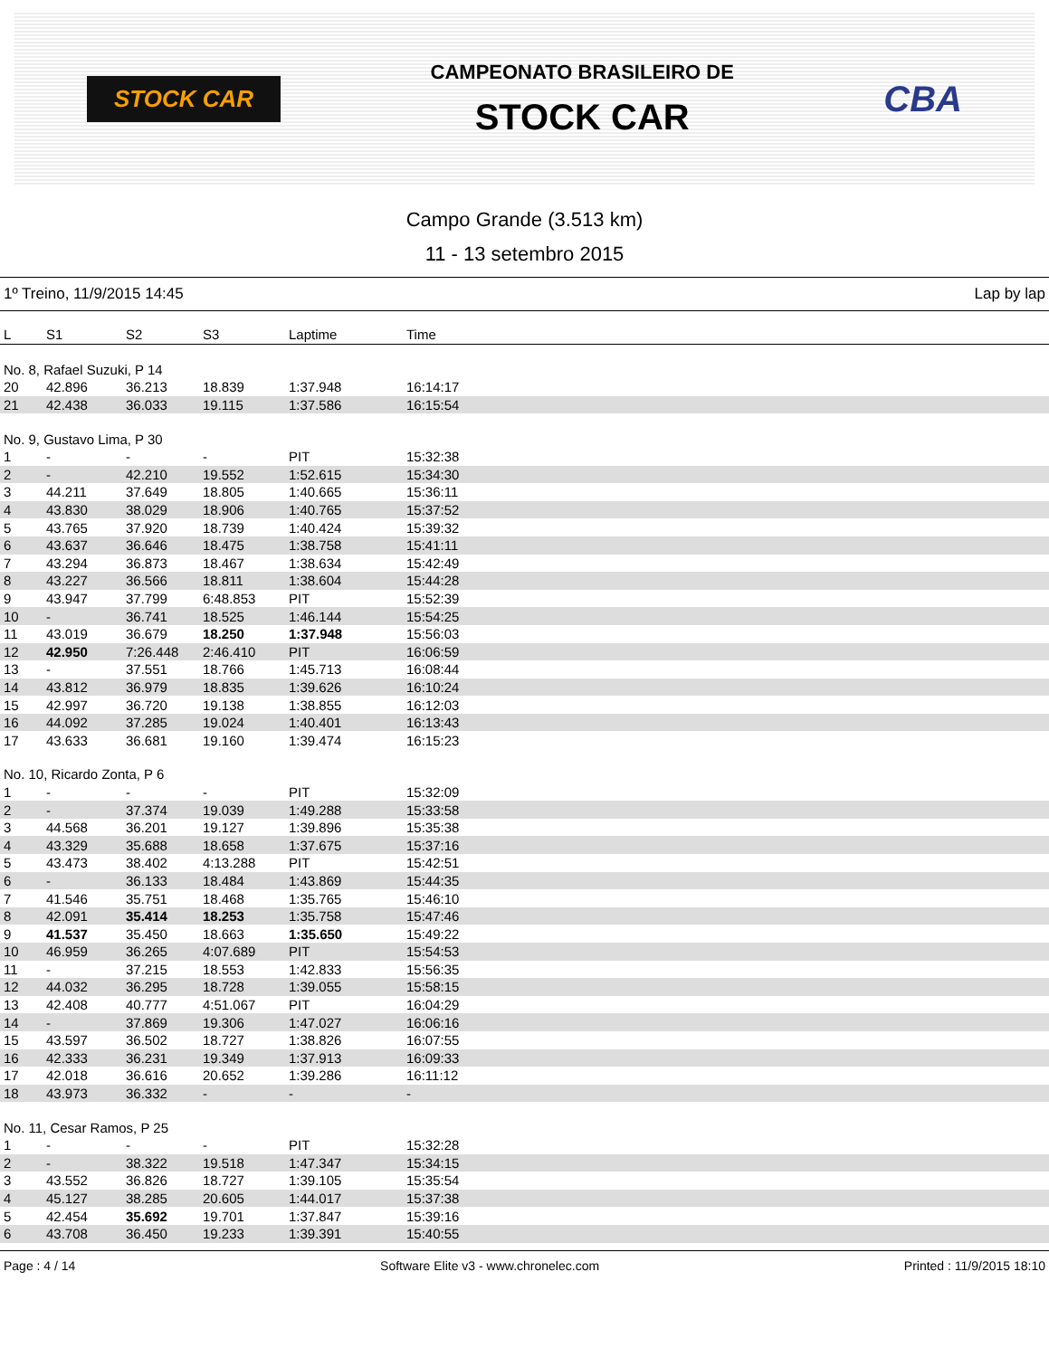STOCK CAR
CAMPEONATO BRASILEIRO DE
STOCK CAR
CBA
Campo Grande (3.513 km)
11 - 13 setembro 2015
1º Treino, 11/9/2015 14:45 Lap by lap
| L | S1 | S2 | S3 | Laptime | Time |
| --- | --- | --- | --- | --- | --- |
| No. 8, Rafael Suzuki, P 14 | | | | | |
| 20 | 42.896 | 36.213 | 18.839 | 1:37.948 | 16:14:17 |
| 21 | 42.438 | 36.033 | 19.115 | 1:37.586 | 16:15:54 |
| No. 9, Gustavo Lima, P 30 | | | | | |
| 1 | - | - | - | PIT | 15:32:38 |
| 2 | - | 42.210 | 19.552 | 1:52.615 | 15:34:30 |
| 3 | 44.211 | 37.649 | 18.805 | 1:40.665 | 15:36:11 |
| 4 | 43.830 | 38.029 | 18.906 | 1:40.765 | 15:37:52 |
| 5 | 43.765 | 37.920 | 18.739 | 1:40.424 | 15:39:32 |
| 6 | 43.637 | 36.646 | 18.475 | 1:38.758 | 15:41:11 |
| 7 | 43.294 | 36.873 | 18.467 | 1:38.634 | 15:42:49 |
| 8 | 43.227 | 36.566 | 18.811 | 1:38.604 | 15:44:28 |
| 9 | 43.947 | 37.799 | 6:48.853 | PIT | 15:52:39 |
| 10 | - | 36.741 | 18.525 | 1:46.144 | 15:54:25 |
| 11 | 43.019 | 36.679 | 18.250 | 1:37.948 | 15:56:03 |
| 12 | 42.950 | 7:26.448 | 2:46.410 | PIT | 16:06:59 |
| 13 | - | 37.551 | 18.766 | 1:45.713 | 16:08:44 |
| 14 | 43.812 | 36.979 | 18.835 | 1:39.626 | 16:10:24 |
| 15 | 42.997 | 36.720 | 19.138 | 1:38.855 | 16:12:03 |
| 16 | 44.092 | 37.285 | 19.024 | 1:40.401 | 16:13:43 |
| 17 | 43.633 | 36.681 | 19.160 | 1:39.474 | 16:15:23 |
| No. 10, Ricardo Zonta, P 6 | | | | | |
| 1 | - | - | - | PIT | 15:32:09 |
| 2 | - | 37.374 | 19.039 | 1:49.288 | 15:33:58 |
| 3 | 44.568 | 36.201 | 19.127 | 1:39.896 | 15:35:38 |
| 4 | 43.329 | 35.688 | 18.658 | 1:37.675 | 15:37:16 |
| 5 | 43.473 | 38.402 | 4:13.288 | PIT | 15:42:51 |
| 6 | - | 36.133 | 18.484 | 1:43.869 | 15:44:35 |
| 7 | 41.546 | 35.751 | 18.468 | 1:35.765 | 15:46:10 |
| 8 | 42.091 | 35.414 | 18.253 | 1:35.758 | 15:47:46 |
| 9 | 41.537 | 35.450 | 18.663 | 1:35.650 | 15:49:22 |
| 10 | 46.959 | 36.265 | 4:07.689 | PIT | 15:54:53 |
| 11 | - | 37.215 | 18.553 | 1:42.833 | 15:56:35 |
| 12 | 44.032 | 36.295 | 18.728 | 1:39.055 | 15:58:15 |
| 13 | 42.408 | 40.777 | 4:51.067 | PIT | 16:04:29 |
| 14 | - | 37.869 | 19.306 | 1:47.027 | 16:06:16 |
| 15 | 43.597 | 36.502 | 18.727 | 1:38.826 | 16:07:55 |
| 16 | 42.333 | 36.231 | 19.349 | 1:37.913 | 16:09:33 |
| 17 | 42.018 | 36.616 | 20.652 | 1:39.286 | 16:11:12 |
| 18 | 43.973 | 36.332 | - | - | - |
| No. 11, Cesar Ramos, P 25 | | | | | |
| 1 | - | - | - | PIT | 15:32:28 |
| 2 | - | 38.322 | 19.518 | 1:47.347 | 15:34:15 |
| 3 | 43.552 | 36.826 | 18.727 | 1:39.105 | 15:35:54 |
| 4 | 45.127 | 38.285 | 20.605 | 1:44.017 | 15:37:38 |
| 5 | 42.454 | 35.692 | 19.701 | 1:37.847 | 15:39:16 |
| 6 | 43.708 | 36.450 | 19.233 | 1:39.391 | 15:40:55 |
Page : 4 / 14 Software Elite v3 - www.chronelec.com Printed : 11/9/2015 18:10